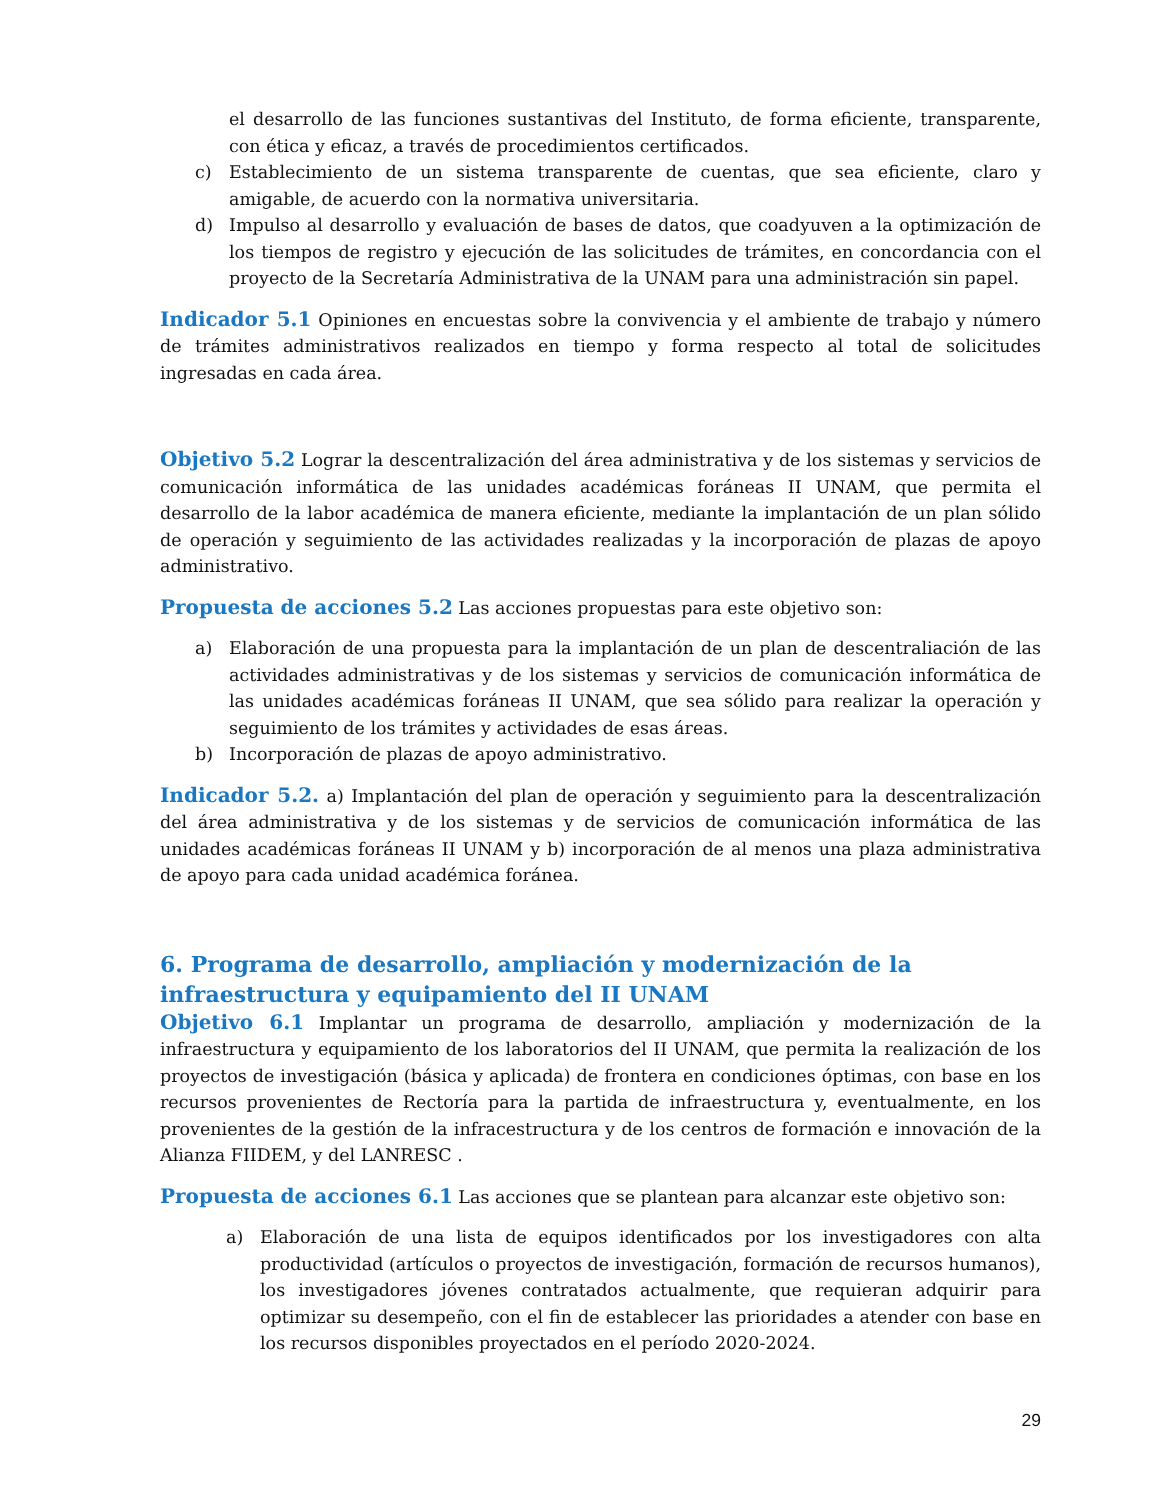el desarrollo de las funciones sustantivas del Instituto, de forma eficiente, transparente, con ética y eficaz, a través de procedimientos certificados.
c) Establecimiento de un sistema transparente de cuentas, que sea eficiente, claro y amigable, de acuerdo con la normativa universitaria.
d) Impulso al desarrollo y evaluación de bases de datos, que coadyuven a la optimización de los tiempos de registro y ejecución de las solicitudes de trámites, en concordancia con el proyecto de la Secretaría Administrativa de la UNAM para una administración sin papel.
Indicador 5.1 Opiniones en encuestas sobre la convivencia y el ambiente de trabajo y número de trámites administrativos realizados en tiempo y forma respecto al total de solicitudes ingresadas en cada área.
Objetivo 5.2 Lograr la descentralización del área administrativa y de los sistemas y servicios de comunicación informática de las unidades académicas foráneas II UNAM, que permita el desarrollo de la labor académica de manera eficiente, mediante la implantación de un plan sólido de operación y seguimiento de las actividades realizadas y la incorporación de plazas de apoyo administrativo.
Propuesta de acciones 5.2 Las acciones propuestas para este objetivo son:
a) Elaboración de una propuesta para la implantación de un plan de descentraliación de las actividades administrativas y de los sistemas y servicios de comunicación informática de las unidades académicas foráneas II UNAM, que sea sólido para realizar la operación y seguimiento de los trámites y actividades de esas áreas.
b) Incorporación de plazas de apoyo administrativo.
Indicador 5.2. a) Implantación del plan de operación y seguimiento para la descentralización del área administrativa y de los sistemas y de servicios de comunicación informática de las unidades académicas foráneas II UNAM y b) incorporación de al menos una plaza administrativa de apoyo para cada unidad académica foránea.
6. Programa de desarrollo, ampliación y modernización de la infraestructura y equipamiento del II UNAM
Objetivo 6.1 Implantar un programa de desarrollo, ampliación y modernización de la infraestructura y equipamiento de los laboratorios del II UNAM, que permita la realización de los proyectos de investigación (básica y aplicada) de frontera en condiciones óptimas, con base en los recursos provenientes de Rectoría para la partida de infraestructura y, eventualmente, en los provenientes de la gestión de la infracestructura y de los centros de formación e innovación de la Alianza FIIDEM, y del LANRESC .
Propuesta de acciones 6.1 Las acciones que se plantean para alcanzar este objetivo son:
a) Elaboración de una lista de equipos identificados por los investigadores con alta productividad (artículos o proyectos de investigación, formación de recursos humanos), los investigadores jóvenes contratados actualmente, que requieran adquirir para optimizar su desempeño, con el fin de establecer las prioridades a atender con base en los recursos disponibles proyectados en el período 2020-2024.
29